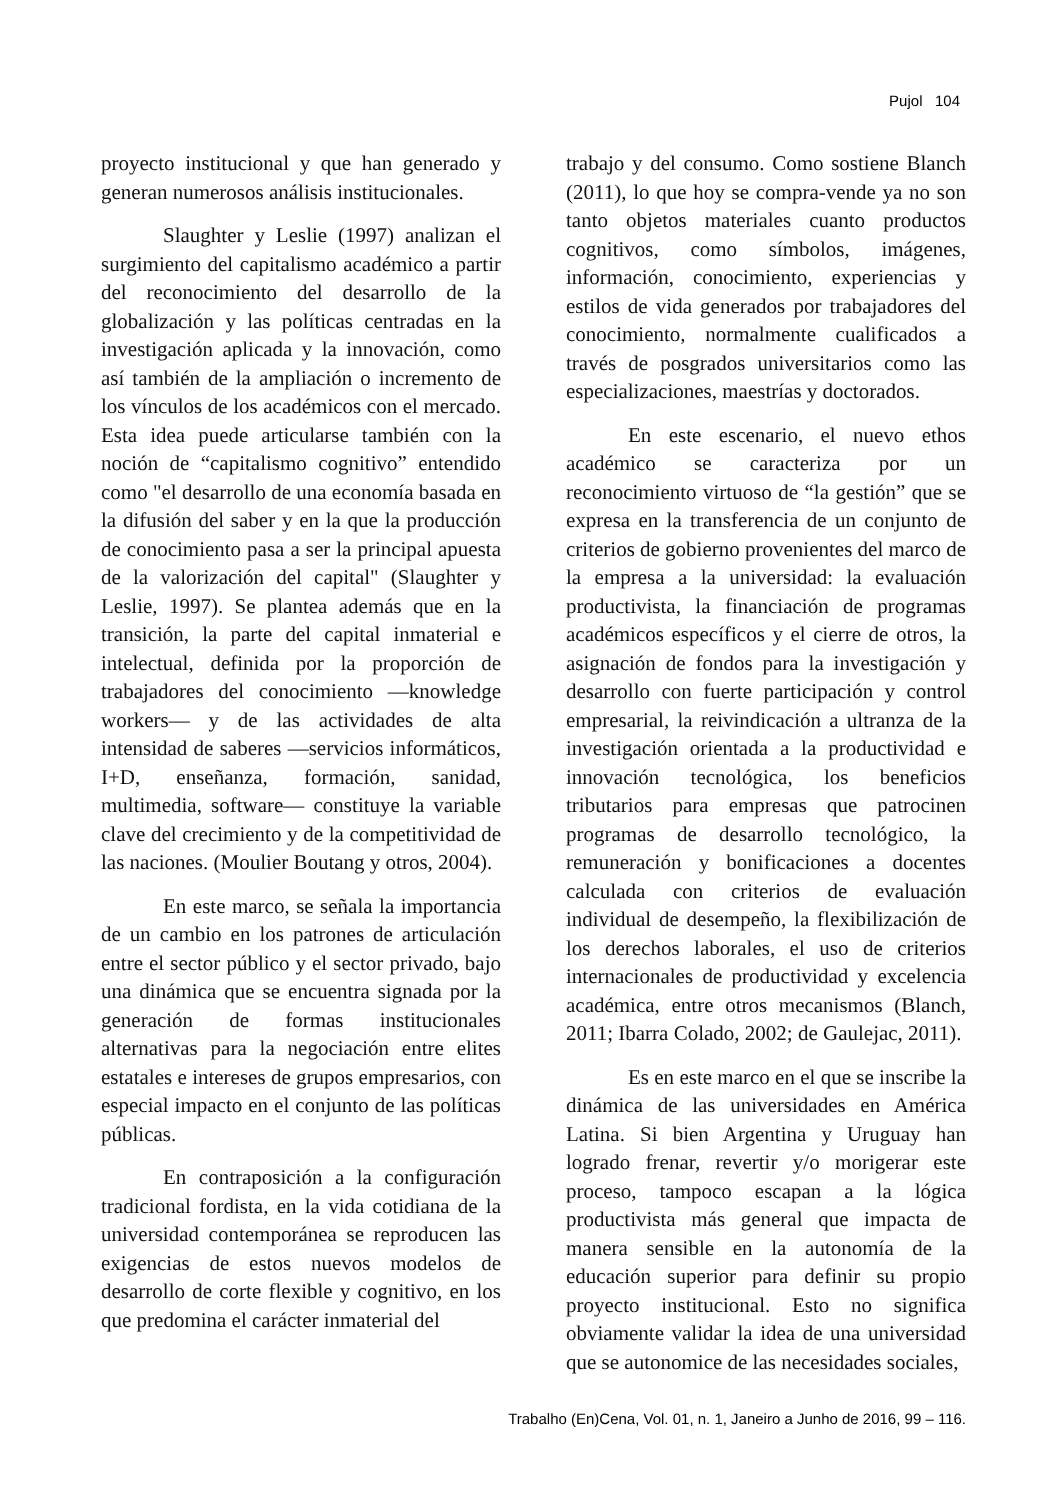Pujol 104
proyecto institucional y que han generado y generan numerosos análisis institucionales.
Slaughter y Leslie (1997) analizan el surgimiento del capitalismo académico a partir del reconocimiento del desarrollo de la globalización y las políticas centradas en la investigación aplicada y la innovación, como así también de la ampliación o incremento de los vínculos de los académicos con el mercado. Esta idea puede articularse también con la noción de “capitalismo cognitivo” entendido como "el desarrollo de una economía basada en la difusión del saber y en la que la producción de conocimiento pasa a ser la principal apuesta de la valorización del capital" (Slaughter y Leslie, 1997). Se plantea además que en la transición, la parte del capital inmaterial e intelectual, definida por la proporción de trabajadores del conocimiento —knowledge workers— y de las actividades de alta intensidad de saberes —servicios informáticos, I+D, enseñanza, formación, sanidad, multimedia, software— constituye la variable clave del crecimiento y de la competitividad de las naciones. (Moulier Boutang y otros, 2004).
En este marco, se señala la importancia de un cambio en los patrones de articulación entre el sector público y el sector privado, bajo una dinámica que se encuentra signada por la generación de formas institucionales alternativas para la negociación entre elites estatales e intereses de grupos empresarios, con especial impacto en el conjunto de las políticas públicas.
En contraposición a la configuración tradicional fordista, en la vida cotidiana de la universidad contemporánea se reproducen las exigencias de estos nuevos modelos de desarrollo de corte flexible y cognitivo, en los que predomina el carácter inmaterial del
trabajo y del consumo. Como sostiene Blanch (2011), lo que hoy se compra-vende ya no son tanto objetos materiales cuanto productos cognitivos, como símbolos, imágenes, información, conocimiento, experiencias y estilos de vida generados por trabajadores del conocimiento, normalmente cualificados a través de posgrados universitarios como las especializaciones, maestrías y doctorados.
En este escenario, el nuevo ethos académico se caracteriza por un reconocimiento virtuoso de “la gestión” que se expresa en la transferencia de un conjunto de criterios de gobierno provenientes del marco de la empresa a la universidad: la evaluación productivista, la financiación de programas académicos específicos y el cierre de otros, la asignación de fondos para la investigación y desarrollo con fuerte participación y control empresarial, la reivindicación a ultranza de la investigación orientada a la productividad e innovación tecnológica, los beneficios tributarios para empresas que patrocinen programas de desarrollo tecnológico, la remuneración y bonificaciones a docentes calculada con criterios de evaluación individual de desempeño, la flexibilización de los derechos laborales, el uso de criterios internacionales de productividad y excelencia académica, entre otros mecanismos (Blanch, 2011; Ibarra Colado, 2002; de Gaulejac, 2011).
Es en este marco en el que se inscribe la dinámica de las universidades en América Latina. Si bien Argentina y Uruguay han logrado frenar, revertir y/o morigerar este proceso, tampoco escapan a la lógica productivista más general que impacta de manera sensible en la autonomía de la educación superior para definir su propio proyecto institucional. Esto no significa obviamente validar la idea de una universidad que se autonomice de las necesidades sociales,
Trabalho (En)Cena, Vol. 01, n. 1, Janeiro a Junho de 2016, 99 – 116.